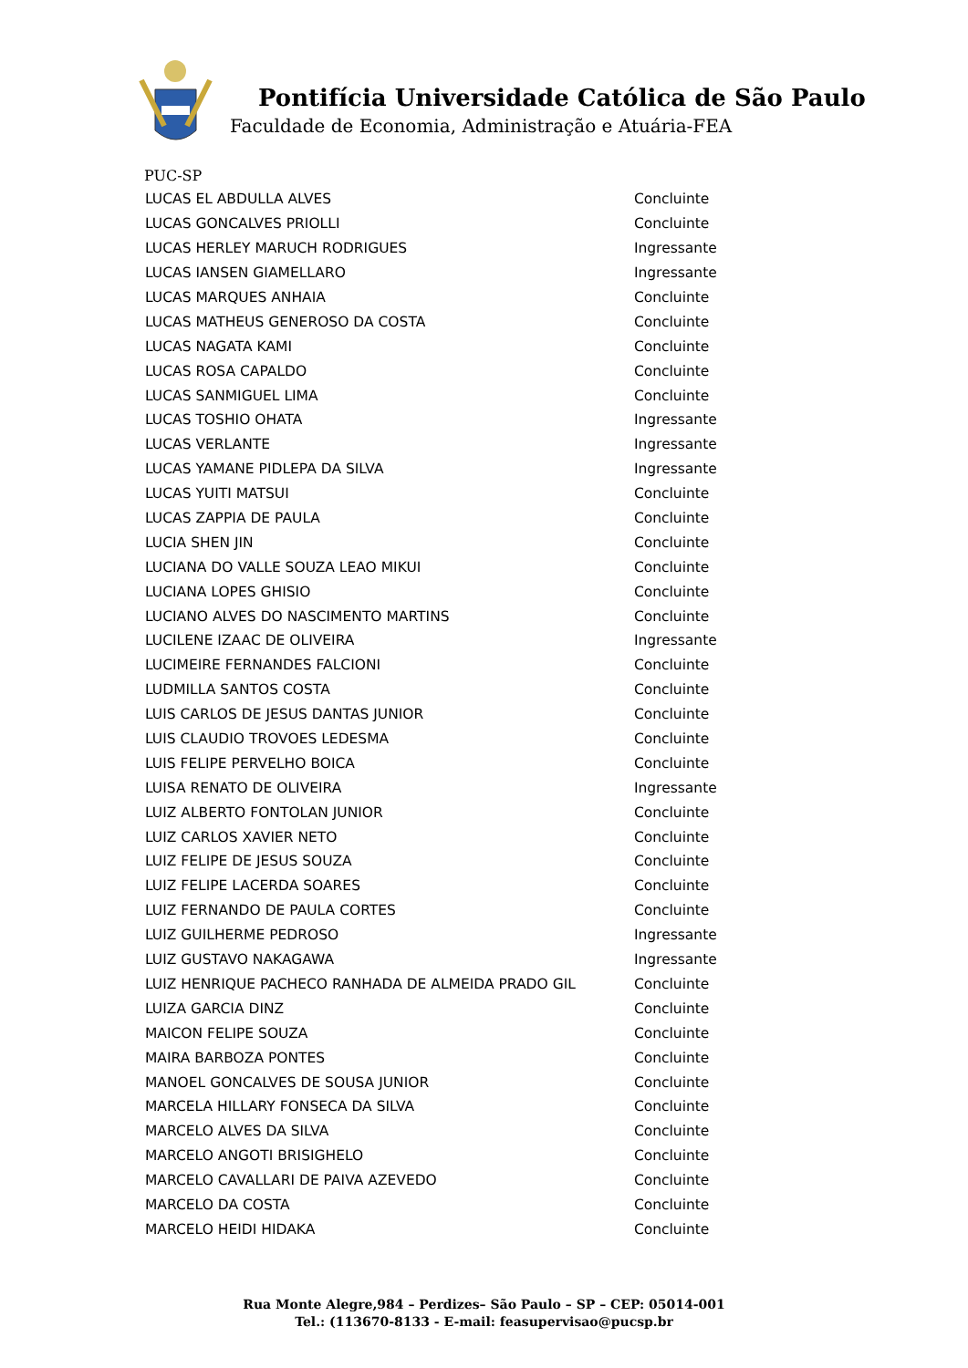Pontifícia Universidade Católica de São Paulo
Faculdade de Economia, Administração e Atuária-FEA
PUC-SP
| LUCAS EL ABDULLA ALVES | Concluinte |
| LUCAS GONCALVES PRIOLLI | Concluinte |
| LUCAS HERLEY MARUCH RODRIGUES | Ingressante |
| LUCAS IANSEN GIAMELLARO | Ingressante |
| LUCAS MARQUES ANHAIA | Concluinte |
| LUCAS MATHEUS GENEROSO DA COSTA | Concluinte |
| LUCAS NAGATA KAMI | Concluinte |
| LUCAS ROSA CAPALDO | Concluinte |
| LUCAS SANMIGUEL LIMA | Concluinte |
| LUCAS TOSHIO OHATA | Ingressante |
| LUCAS VERLANTE | Ingressante |
| LUCAS YAMANE PIDLEPA DA SILVA | Ingressante |
| LUCAS YUITI MATSUI | Concluinte |
| LUCAS ZAPPIA DE PAULA | Concluinte |
| LUCIA SHEN JIN | Concluinte |
| LUCIANA DO VALLE SOUZA LEAO MIKUI | Concluinte |
| LUCIANA LOPES GHISIO | Concluinte |
| LUCIANO ALVES DO NASCIMENTO MARTINS | Concluinte |
| LUCILENE IZAAC DE OLIVEIRA | Ingressante |
| LUCIMEIRE FERNANDES FALCIONI | Concluinte |
| LUDMILLA SANTOS COSTA | Concluinte |
| LUIS CARLOS DE JESUS DANTAS JUNIOR | Concluinte |
| LUIS CLAUDIO TROVOES LEDESMA | Concluinte |
| LUIS FELIPE PERVELHO BOICA | Concluinte |
| LUISA RENATO DE OLIVEIRA | Ingressante |
| LUIZ ALBERTO FONTOLAN JUNIOR | Concluinte |
| LUIZ CARLOS XAVIER NETO | Concluinte |
| LUIZ FELIPE DE JESUS SOUZA | Concluinte |
| LUIZ FELIPE LACERDA SOARES | Concluinte |
| LUIZ FERNANDO DE PAULA CORTES | Concluinte |
| LUIZ GUILHERME PEDROSO | Ingressante |
| LUIZ GUSTAVO NAKAGAWA | Ingressante |
| LUIZ HENRIQUE PACHECO RANHADA DE ALMEIDA PRADO GIL | Concluinte |
| LUIZA GARCIA DINZ | Concluinte |
| MAICON FELIPE SOUZA | Concluinte |
| MAIRA BARBOZA PONTES | Concluinte |
| MANOEL GONCALVES DE SOUSA JUNIOR | Concluinte |
| MARCELA HILLARY FONSECA DA SILVA | Concluinte |
| MARCELO ALVES DA SILVA | Concluinte |
| MARCELO ANGOTI BRISIGHELO | Concluinte |
| MARCELO CAVALLARI DE PAIVA AZEVEDO | Concluinte |
| MARCELO DA COSTA | Concluinte |
| MARCELO HEIDI HIDAKA | Concluinte |
Rua Monte Alegre,984 – Perdizes– São Paulo – SP – CEP: 05014-001
Tel.: (113670-8133 - E-mail: feasupervisao@pucsp.br